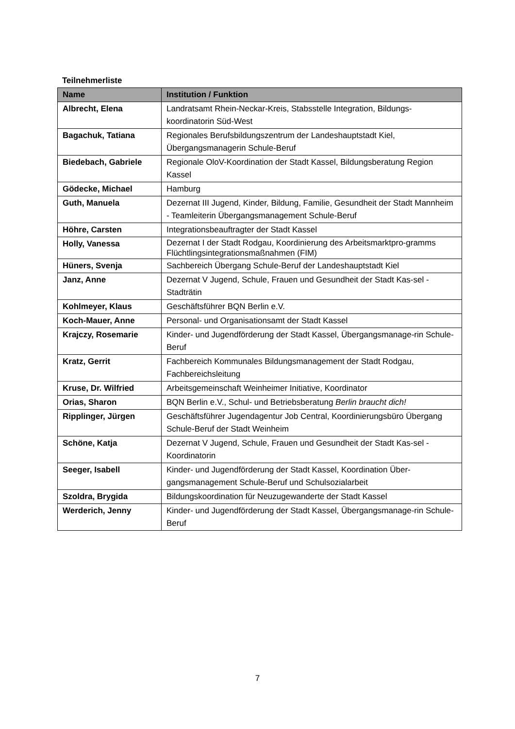Teilnehmerliste
| Name | Institution / Funktion |
| --- | --- |
| Albrecht, Elena | Landratsamt Rhein-Neckar-Kreis, Stabsstelle Integration, Bildungs-koordinatorin Süd-West |
| Bagachuk, Tatiana | Regionales Berufsbildungszentrum der Landeshauptstadt Kiel, Übergangsmanagerin Schule-Beruf |
| Biedebach, Gabriele | Regionale OloV-Koordination der Stadt Kassel, Bildungsberatung Region Kassel |
| Gödecke, Michael | Hamburg |
| Guth, Manuela | Dezernat III Jugend, Kinder, Bildung, Familie, Gesundheit der Stadt Mannheim - Teamleiterin Übergangsmanagement Schule-Beruf |
| Höhre, Carsten | Integrationsbeauftragter der Stadt Kassel |
| Holly, Vanessa | Dezernat I der Stadt Rodgau, Koordinierung des Arbeitsmarktpro-gramms Flüchtlingsintegrationsmaßnahmen (FIM) |
| Hüners, Svenja | Sachbereich Übergang Schule-Beruf der Landeshauptstadt Kiel |
| Janz, Anne | Dezernat V Jugend, Schule, Frauen und Gesundheit der Stadt Kas-sel - Stadträtin |
| Kohlmeyer, Klaus | Geschäftsführer BQN Berlin e.V. |
| Koch-Mauer, Anne | Personal- und Organisationsamt der Stadt Kassel |
| Krajczy, Rosemarie | Kinder- und Jugendförderung der Stadt Kassel, Übergangsmanage-rin Schule-Beruf |
| Kratz, Gerrit | Fachbereich Kommunales Bildungsmanagement der Stadt Rodgau, Fachbereichsleitung |
| Kruse, Dr. Wilfried | Arbeitsgemeinschaft Weinheimer Initiative, Koordinator |
| Orias, Sharon | BQN Berlin e.V., Schul- und Betriebsberatung Berlin braucht dich! |
| Ripplinger, Jürgen | Geschäftsführer Jugendagentur Job Central, Koordinierungsbüro Übergang Schule-Beruf der Stadt Weinheim |
| Schöne, Katja | Dezernat V Jugend, Schule, Frauen und Gesundheit der Stadt Kas-sel - Koordinatorin |
| Seeger, Isabell | Kinder- und Jugendförderung der Stadt Kassel, Koordination Über-gangsmanagement Schule-Beruf und Schulsozialarbeit |
| Szoldra, Brygida | Bildungskoordination für Neuzugewanderte der Stadt Kassel |
| Werderich, Jenny | Kinder- und Jugendförderung der Stadt Kassel, Übergangsmanage-rin Schule-Beruf |
7